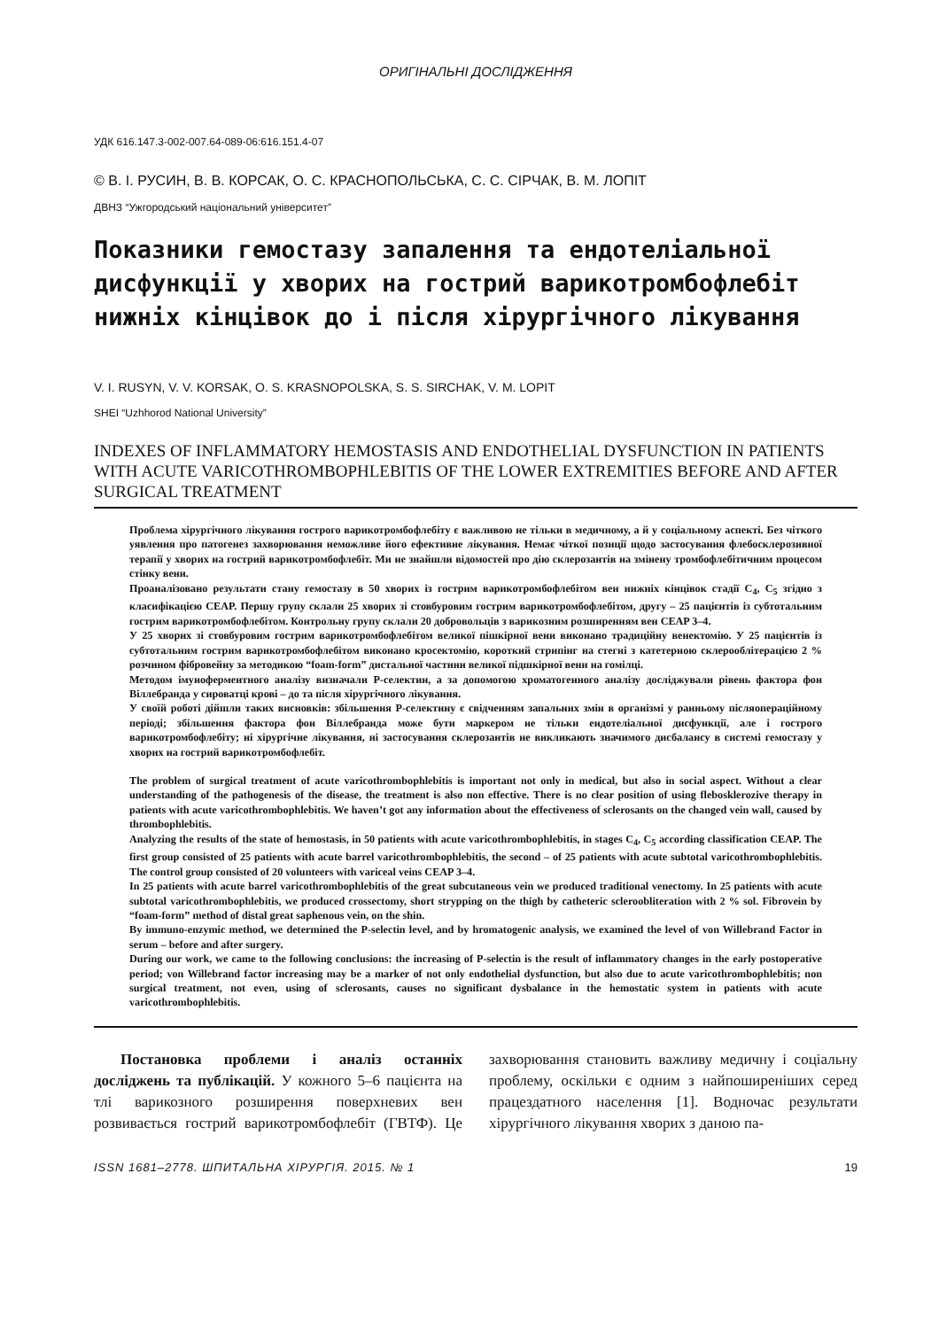ОРИГІНАЛЬНІ ДОСЛІДЖЕННЯ
УДК 616.147.3-002-007.64-089-06:616.151.4-07
© В. І. РУСИН, В. В. КОРСАК, О. С. КРАСНОПОЛЬСЬКА, С. С. СІРЧАК, В. М. ЛОПІТ
ДВНЗ “Ужгородський національний університет”
Показники гемостазу запалення та ендотеліальної дисфункції у хворих на гострий варикотромбофлебіт нижніх кінцівок до і після хірургічного лікування
V. I. RUSYN, V. V. KORSAK, O. S. KRASNOPOLSKA, S. S. SIRCHAK, V. M. LOPIT
SHEI “Uzhhorod National University”
INDEXES OF INFLAMMATORY HEMOSTASIS AND ENDOTHELIAL DYSFUNCTION IN PATIENTS WITH ACUTE VARICOTHROMBOPHLEBITIS OF THE LOWER EXTREMITIES BEFORE AND AFTER SURGICAL TREATMENT
Проблема хірургічного лікування гострого варикотромбофлебіту є важливою не тільки в медичному, а й у соціальному аспекті. Без чіткого уявлення про патогенез захворювання неможливе його ефективне лікування. Немає чіткої позиції щодо застосування флебосклерозивної терапії у хворих на гострий варикотромбофлебіт. Ми не знайшли відомостей про дію склерозантів на змінену тромбофлебітичним процесом стінку вени.
Проаналізовано результати стану гемостазу в 50 хворих із гострим варикотромбофлебітом вен нижніх кінцівок стадії C<sub>4</sub>, C<sub>5</sub> згідно з класифікацією CEAP. Першу групу склали 25 хворих зі стовбуровим гострим варикотромбофлебітом, другу – 25 пацієнтів із субтотальним гострим варикотромбофлебітом. Контрольну групу склали 20 добровольців з варикозним розширенням вен CEAP 3–4.
У 25 хворих зі стовбуровим гострим варикотромбофлебітом великої пішкірної вени виконано традиційну венектомію. У 25 пацієнтів із субтотальним гострим варикотромбофлебітом виконано кросектомію, короткий стрипінг на стегні з катетерною склерооблітерацією 2 % розчином фібровейну за методикою “foam-form” дистальної частини великої підшкірної вени на гомілці.
Методом імуноферментного аналізу визначали Р-селектин, а за допомогою хроматогенного аналізу досліджували рівень фактора фон Віллебранда у сироватці крові – до та після хірургічного лікування.
У своїй роботі дійшли таких висновків: збільшення Р-селектину є свідченням запальних змін в організмі у ранньому післяопераційному періоді; збільшення фактора фон Віллебранда може бути маркером не тільки ендотеліальної дисфункції, але і гострого варикотромбофлебіту; ні хірургічне лікування, ні застосування склерозантів не викликають значимого дисбалансу в системі гемостазу у хворих на гострий варикотромбофлебіт.
The problem of surgical treatment of acute varicothrombophlebitis is important not only in medical, but also in social aspect. Without a clear understanding of the pathogenesis of the disease, the treatment is also non effective. There is no clear position of using flebosklerozive therapy in patients with acute varicothrombophlebitis. We haven’t got any information about the effectiveness of sclerosants on the changed vein wall, caused by thrombophlebitis.
Analyzing the results of the state of hemostasis, in 50 patients with acute varicothrombophlebitis, in stages C<sub>4</sub>, C<sub>5</sub> according classification CEAP. The first group consisted of 25 patients with acute barrel varicothrombophlebitis, the second – of 25 patients with acute subtotal varicothrombophlebitis. The control group consisted of 20 volunteers with variceal veins CEAP 3–4.
In 25 patients with acute barrel varicothrombophlebitis of the great subcutaneous vein we produced traditional venectomy. In 25 patients with acute subtotal varicothrombophlebitis, we produced crossectomy, short strypping on the thigh by catheteric scleroobliteration with 2 % sol. Fibrovein by “foam-form” method of distal great saphenous vein, on the shin.
By immuno-enzymic method, we determined the P-selectin level, and by hromatogenic analysis, we examined the level of von Willebrand Factor in serum – before and after surgery.
During our work, we came to the following conclusions: the increasing of P-selectin is the result of inflammatory changes in the early postoperative period; von Willebrand factor increasing may be a marker of not only endothelial dysfunction, but also due to acute varicothrombophlebitis; non surgical treatment, not even, using of sclerosants, causes no significant dysbalance in the hemostatic system in patients with acute varicothrombophlebitis.
Постановка проблеми і аналіз останніх досліджень та публікацій. У кожного 5–6 пацієнта на тлі варикозного розширення поверхневих вен розвивається гострий варикотромбофлебіт (ГВТФ). Це захворювання становить важливу медичну і соціальну проблему, оскільки є одним з найпоширеніших серед працездатного населення [1]. Водночас результати хірургічного лікування хворих з даною па-
ISSN 1681–2778. ШПИТАЛЬНА ХІРУРГІЯ. 2015. № 1 19